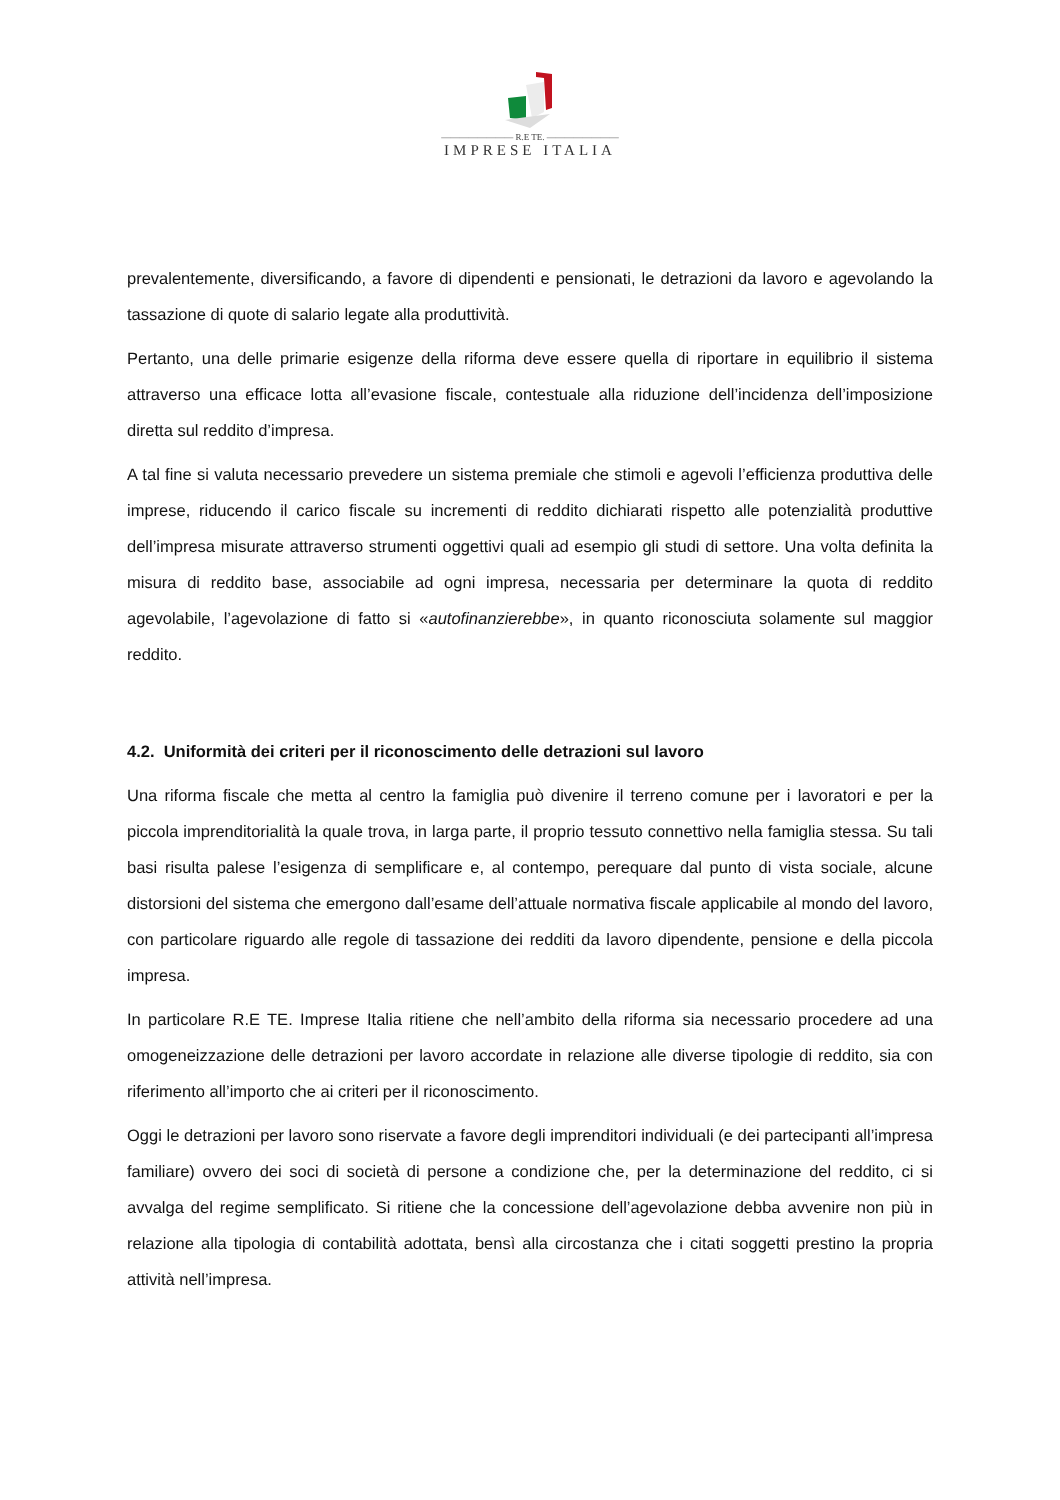———————— R.E TE. ————————
IMPRESE ITALIA
prevalentemente, diversificando, a favore di dipendenti e pensionati, le detrazioni da lavoro e agevolando la tassazione di quote di salario legate alla produttività.
Pertanto, una delle primarie esigenze della riforma deve essere quella di riportare in equilibrio il sistema attraverso una efficace lotta all’evasione fiscale, contestuale alla riduzione dell’incidenza dell’imposizione diretta sul reddito d’impresa.
A tal fine si valuta necessario prevedere un sistema premiale che stimoli e agevoli l’efficienza produttiva delle imprese, riducendo il carico fiscale su incrementi di reddito dichiarati rispetto alle potenzialità produttive dell’impresa misurate attraverso strumenti oggettivi quali ad esempio gli studi di settore. Una volta definita la misura di reddito base, associabile ad ogni impresa, necessaria per determinare la quota di reddito agevolabile, l’agevolazione di fatto si «autofinanzierebbe», in quanto riconosciuta solamente sul maggior reddito.
4.2. Uniformità dei criteri per il riconoscimento delle detrazioni sul lavoro
Una riforma fiscale che metta al centro la famiglia può divenire il terreno comune per i lavoratori e per la piccola imprenditorialità la quale trova, in larga parte, il proprio tessuto connettivo nella famiglia stessa. Su tali basi risulta palese l’esigenza di semplificare e, al contempo, perequare dal punto di vista sociale, alcune distorsioni del sistema che emergono dall’esame dell’attuale normativa fiscale applicabile al mondo del lavoro, con particolare riguardo alle regole di tassazione dei redditi da lavoro dipendente, pensione e della piccola impresa.
In particolare R.E TE. Imprese Italia ritiene che nell’ambito della riforma sia necessario procedere ad una omogeneizzazione delle detrazioni per lavoro accordate in relazione alle diverse tipologie di reddito, sia con riferimento all’importo che ai criteri per il riconoscimento.
Oggi le detrazioni per lavoro sono riservate a favore degli imprenditori individuali (e dei partecipanti all’impresa familiare) ovvero dei soci di società di persone a condizione che, per la determinazione del reddito, ci si avvalga del regime semplificato. Si ritiene che la concessione dell’agevolazione debba avvenire non più in relazione alla tipologia di contabilità adottata, bensì alla circostanza che i citati soggetti prestino la propria attività nell’impresa.